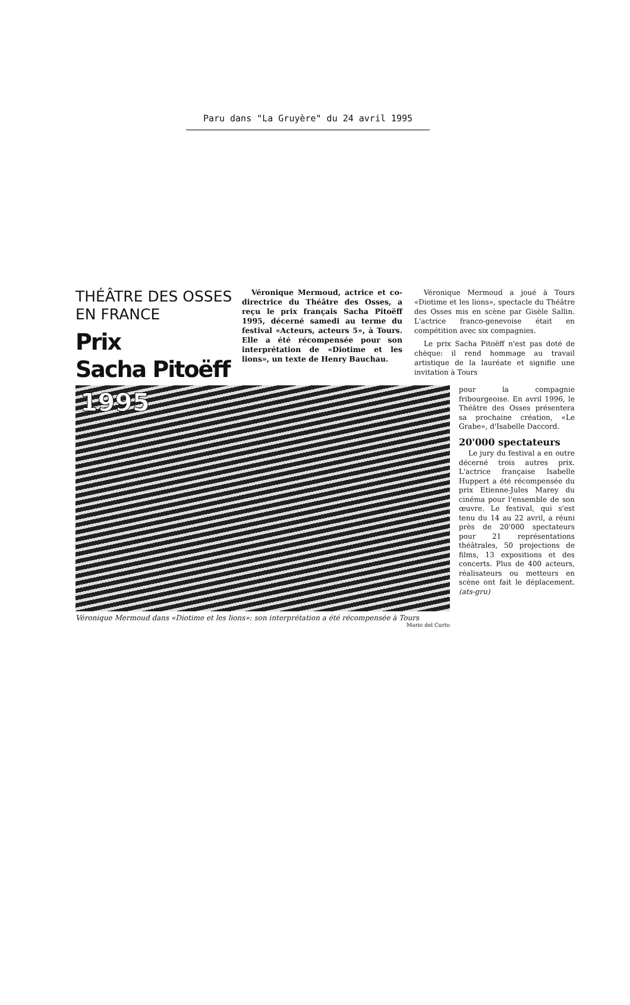Paru dans "La Gruyère" du 24 avril 1995
THÉÂTRE DES OSSES
EN FRANCE
Prix
Sacha Pitoëff
Véronique Mermoud, actrice et co-directrice du Théâtre des Osses, a reçu le prix français Sacha Pitoëff 1995, décerné samedi au terme du festival «Acteurs, acteurs 5», à Tours. Elle a été récompensée pour son interprétation de «Diotime et les lions», un texte de Henry Bauchau.
Véronique Mermoud a joué à Tours «Diotime et les lions», spectacle du Théâtre des Osses mis en scène par Gisèle Sallin. L'actrice franco-genevoise était en compétition avec six compagnies.
Le prix Sacha Pitoëff n'est pas doté de chèque: il rend hommage au travail artistique de la lauréate et signifie une invitation à Tours
1995
Véronique Mermoud dans «Diotime et les lions»: son interprétation a été récompensée à Tours Mario del Curto
pour la compagnie fribourgeoise. En avril 1996, le Théâtre des Osses présentera sa prochaine création, «Le Grabe», d'Isabelle Daccord.
20'000 spectateurs
Le jury du festival a en outre décerné trois autres prix. L'actrice française Isabelle Huppert a été récompensée du prix Etienne-Jules Marey du cinéma pour l'ensemble de son œuvre. Le festival, qui s'est tenu du 14 au 22 avril, a réuni près de 20'000 spectateurs pour 21 représentations théâtrales, 50 projections de films, 13 expositions et des concerts. Plus de 400 acteurs, réalisateurs ou metteurs en scène ont fait le déplacement. (ats-gru)